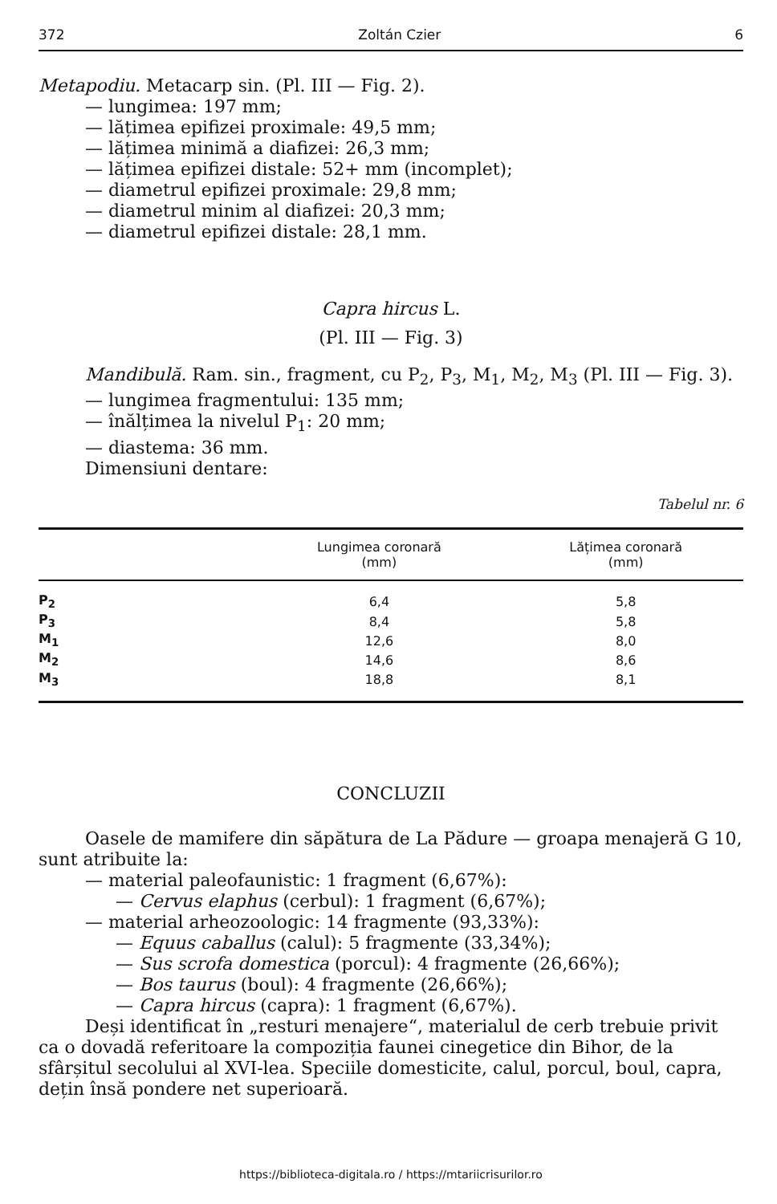372 Zoltán Czier 6
Metapodiu. Metacarp sin. (Pl. III — Fig. 2).
— lungimea: 197 mm;
— lățimea epifizei proximale: 49,5 mm;
— lățimea minimă a diafizei: 26,3 mm;
— lățimea epifizei distale: 52+ mm (incomplet);
— diametrul epifizei proximale: 29,8 mm;
— diametrul minim al diafizei: 20,3 mm;
— diametrul epifizei distale: 28,1 mm.
Capra hircus L.
(Pl. III — Fig. 3)
Mandibulă. Ram. sin., fragment, cu P<sub>2</sub>, P<sub>3</sub>, M<sub>1</sub>, M<sub>2</sub>, M<sub>3</sub> (Pl. III — Fig. 3).
— lungimea fragmentului: 135 mm;
— înălțimea la nivelul P<sub>1</sub>: 20 mm;
— diastema: 36 mm.
Dimensiuni dentare:
Tabelul nr. 6
| | Lungimea coronară (mm) | Lățimea coronară (mm) |
| --- | --- | --- |
| P<sub>2</sub> | 6,4 | 5,8 |
| P<sub>3</sub> | 8,4 | 5,8 |
| M<sub>1</sub> | 12,6 | 8,0 |
| M<sub>2</sub> | 14,6 | 8,6 |
| M<sub>3</sub> | 18,8 | 8,1 |
CONCLUZII
Oasele de mamifere din săpătura de La Pădure — groapa menajeră G 10, sunt atribuite la:
— material paleofaunistic: 1 fragment (6,67%):
— Cervus elaphus (cerbul): 1 fragment (6,67%);
— material arheozoologic: 14 fragmente (93,33%):
— Equus caballus (calul): 5 fragmente (33,34%);
— Sus scrofa domestica (porcul): 4 fragmente (26,66%);
— Bos taurus (boul): 4 fragmente (26,66%);
— Capra hircus (capra): 1 fragment (6,67%).
Deși identificat în „resturi menajere“, materialul de cerb trebuie privit ca o dovadă referitoare la compoziția faunei cinegetice din Bihor, de la sfârșitul secolului al XVI-lea. Speciile domesticite, calul, porcul, boul, capra, dețin însă pondere net superioară.
https://biblioteca-digitala.ro / https://mtariicrisurilor.ro